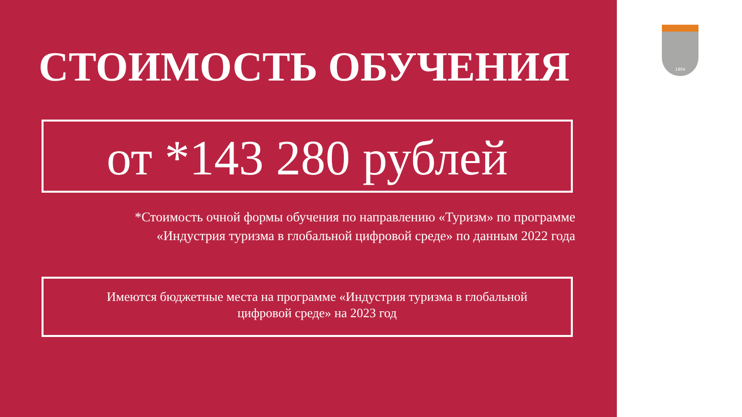СТОИМОСТЬ ОБУЧЕНИЯ
от *143 280 рублей
*Стоимость очной формы обучения по направлению «Туризм» по программе «Индустрия туризма в глобальной цифровой среде» по данным 2022 года
Имеются бюджетные места на программе «Индустрия туризма в глобальной цифровой среде» на 2023 год
1804